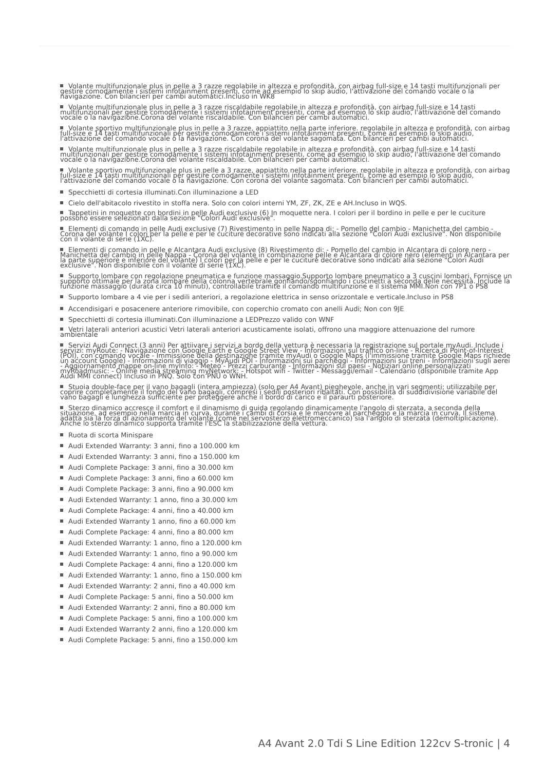Volante multifunzionale plus in pelle a 3 razze regolabile in altezza e profondità, con airbag full-size e 14 tasti multifunzionali per gestire comodamente i sistemi infotainment presenti, come ad esempio lo skip audio, l'attivazione del comando vocale o la navigazione. Con bilancieri per cambi automatici.Incluso in WK8
Volante multifunzionale plus in pelle a 3 razze riscaldabile regolabile in altezza e profondità, con airbag full-size e 14 tasti multifunzionali per gestire comodamente i sistemi infotainment presenti, come ad esempio lo skip audio, l'attivazione del comando vocale o la navigazione.Corona del volante riscaldabile. Con bilancieri per cambi automatici.
Volante sportivo multifunzionale plus in pelle a 3 razze, appiattito nella parte inferiore. regolabile in altezza e profondità, con airbag full-size e 14 tasti multifunzionali per gestire comodamente i sistemi infotainment presenti, come ad esempio lo skip audio, l'attivazione del comando vocale o la navigazione. Con corona del volante sagomata. Con bilancieri per cambi automatici.
Volante multifunzionale plus in pelle a 3 razze riscaldabile regolabile in altezza e profondità, con airbag full-size e 14 tasti multifunzionali per gestire comodamente i sistemi infotainment presenti, come ad esempio lo skip audio, l'attivazione del comando vocale o la navigazione.Corona del volante riscaldabile. Con bilancieri per cambi automatici.
Volante sportivo multifunzionale plus in pelle a 3 razze, appiattito nella parte inferiore. regolabile in altezza e profondità, con airbag full-size e 14 tasti multifunzionali per gestire comodamente i sistemi infotainment presenti, come ad esempio lo skip audio, l'attivazione del comando vocale o la navigazione. Con corona del volante sagomata. Con bilancieri per cambi automatici.
Specchietti di cortesia illuminati.Con illuminazione a LED
Cielo dell'abitacolo rivestito in stoffa nera. Solo con colori interni YM, ZF, ZK, ZE e AH.Incluso in WQS.
Tappetini in moquette con bordini in pelle Audi exclusive (6) In moquette nera. I colori per il bordino in pelle e per le cuciture possono essere selezionati dalla sezione "Colori Audi exclusive".
Elementi di comando in pelle Audi exclusive (7) Rivestimento in pelle Nappa di: - Pomello del cambio - Manichetta del cambio - Corona del volante I colori per la pelle e per le cuciture decorative sono indicati alla sezione "Colori Audi exclusive". Non disponibile con il volante di serie (1XC).
Elementi di comando in pelle e Alcantara Audi exclusive (8) Rivestimento di: - Pomello del cambio in Alcantara di colore nero - Manichetta del cambio in pelle Nappa - Corona del volante in combinazione pelle e Alcantara di colore nero (elementi in Alcantara per la parte superiore e inferiore del volante) I colori per la pelle e per le cuciture decorative sono indicati alla sezione "Colori Audi exclusive". Non disponibile con il volante di serie (1XC).
Supporto lombare con regolazione pneumatica e funzione massaggio.Supporto lombare pneumatico a 3 cuscini lombari. Fornisce un supporto ottimale per la zona lombare della colonna vertebrale gonfiando/sgonfiando i cuscinetti a seconda delle necessità. Include la funzione massaggio (durata circa 10 minuti), controllabile tramite il comando multifunzione e il sistema MMI.Non con 7P1 o PS8
Supporto lombare a 4 vie per i sedili anteriori, a regolazione elettrica in senso orizzontale e verticale.Incluso in PS8
Accendisigari e posacenere anteriore rimovibile, con coperchio cromato con anelli Audi; Non con 9JE
Specchietti di cortesia illuminati.Con illuminazione a LEDPrezzo valido con WNF
Vetri laterali anteriori acustici Vetri laterali anteriori acusticamente isolati, offrono una maggiore attenuazione del rumore ambientale
Servizi Audi Connect (3 anni) Per attiivare i servizi a bordo della vettura è necessaria la registrazione sul portale myAudi. Include i servizi: myRoute: - Navigazione con Google Earth e Google Street View - Informazioni sul traffico on-line - Ricerca di Point-of-Interest (POI), con comando vocale - Immissione della destinazione tramite myAudi o Google Maps (l'immissione tramite Google Maps richiede un account Google) - Informazioni di viaggio - MyAudi POI - Informazioni sui parcheggi - Informazioni sui treni - Informazioni sugli aerei - Aggiornamento mappe on-line myInfo: - Meteo - Prezzi carburante - Informazioni sui paesi - Notiziari online personalizzati myRoadmusic: - Online media streaming myNetwork: - Hotspot wifi - Twitter - Messaggi/email - Calendario (disponibile tramite App Audi MMI connect) Incluso in PNQ. Solo con PNU o WNH.
Stuoia double-face per il vano bagagli (intera ampiezza) (solo per A4 Avant) pieghevole, anche in vari segmenti; utilizzabile per coprire completamente il fondo del vano bagagli, compresi i sedili posteriori ribaltati. Con possibilità di suddidivisione variabile del vano bagagli e lunghezza sufficiente per proteggere anche il bordo di carico e il paraurti posteriore.
Sterzo dinamico accresce il comfort e il dinamismo di guida regolando dinamicamente l'angolo di sterzata, a seconda della situazione, ad esempio nella marcia in curva, durante i cambi di corsia e le manovre al parcheggio e la marcia in curva. Il sistema adatta sia la forza di azionamento del volante (come nel servosterzo elettromeccanico) sia l'angolo di sterzata (demoltiplicazione). Anche lo sterzo dinamico supporta tramite l'ESC la stabilizzazione della vettura.
Ruota di scorta Minispare
Audi Extended Warranty: 3 anni, fino a 100.000 km
Audi Extended Warranty: 3 anni, fino a 150.000 km
Audi Complete Package: 3 anni, fino a 30.000 km
Audi Complete Package: 3 anni, fino a 60.000 km
Audi Complete Package: 3 anni, fino a 90.000 km
Audi Extended Warranty: 1 anno, fino a 30.000 km
Audi Complete Package: 4 anni, fino a 40.000 km
Audi Extended Warranty 1 anno, fino a 60.000 km
Audi Complete Package: 4 anni, fino a 80.000 km
Audi Extended Warranty: 1 anno, fino a 120.000 km
Audi Extended Warranty: 1 anno, fino a 90.000 km
Audi Complete Package: 4 anni, fino a 120.000 km
Audi Extended Warranty: 1 anno, fino a 150.000 km
Audi Extended Warranty: 2 anni, fino a 40.000 km
Audi Complete Package: 5 anni, fino a 50.000 km
Audi Extended Warranty: 2 anni, fino a 80.000 km
Audi Complete Package: 5 anni, fino a 100.000 km
Audi Extended Warranty 2 anni, fino a 120.000 km
Audi Complete Package: 5 anni, fino a 150.000 km
A4 Avant 2.0 Tdi S Line Edition 122cv S-tronic | 4